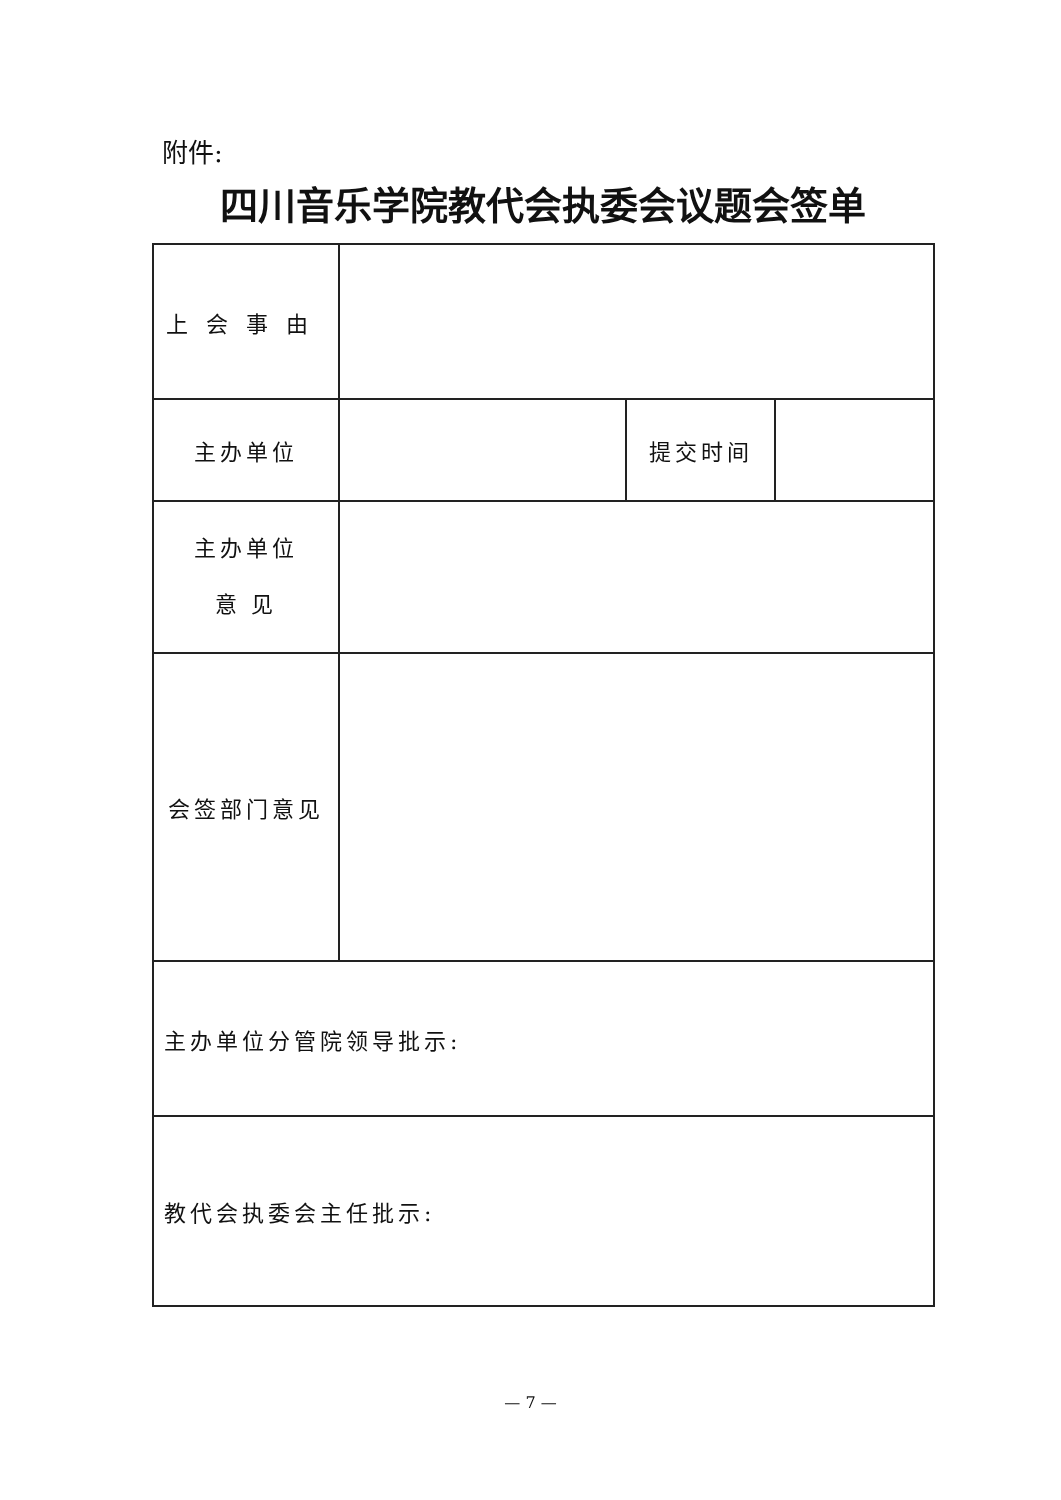附件:
四川音乐学院教代会执委会议题会签单
| 上会事由 | | | |
| 主办单位 | | 提交时间 | |
| 主办单位 意 见 | | | |
| 会签部门意见 | | | |
| 主办单位分管院领导批示: | | | |
| 教代会执委会主任批示: | | | |
— 7 —